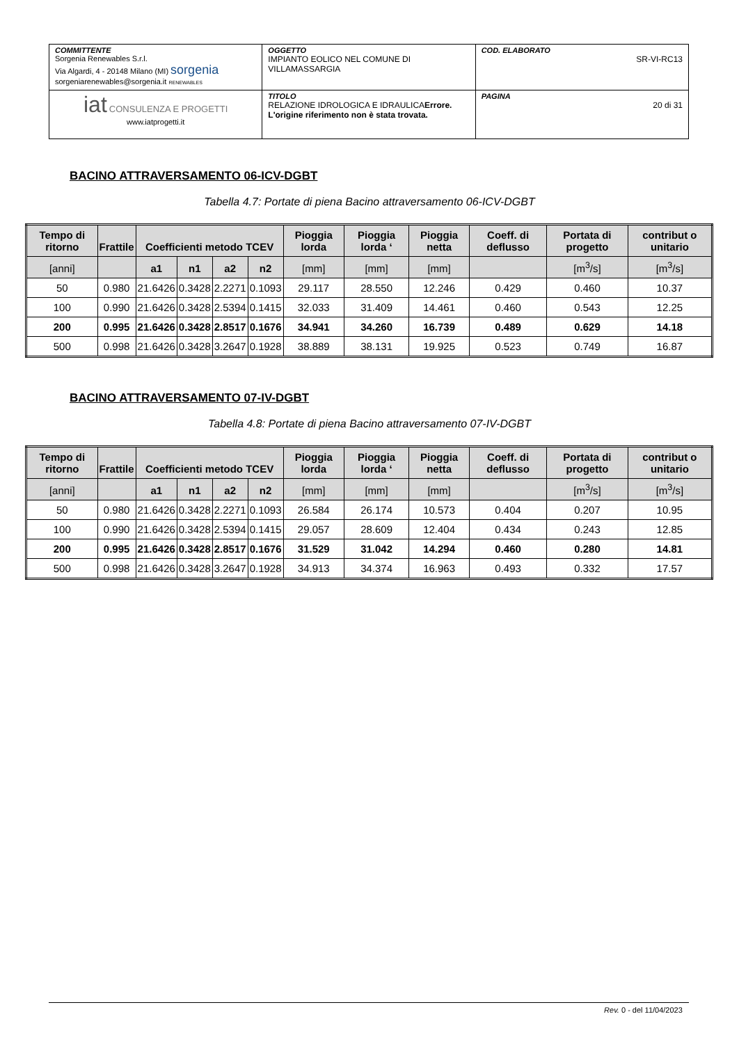| COMMITTENTE Sorgenia Renewables S.r.l. Via Algardi, 4 - 20148 Milano (MI) sorgenia sorgeniarenewables@sorgenia.it RENEWABLES | OGGETTO IMPIANTO EOLICO NEL COMUNE DI VILLAMASSARGIA | COD. ELABORATO SR-VI-RC13 |
| iat CONSULENZA E PROGETTI www.iatprogetti.it | TITOLO RELAZIONE IDROLOGICA E IDRAULICA Errore. L'origine riferimento non è stata trovata. | PAGINA 20 di 31 |
BACINO ATTRAVERSAMENTO 06-ICV-DGBT
Tabella 4.7: Portate di piena Bacino attraversamento 06-ICV-DGBT
| Tempo di ritorno | Frattile | Coefficienti metodo TCEV | | | | Pioggia lorda | Pioggia lorda ‘ | Pioggia netta | Coeff. di deflusso | Portata di progetto | contribut o unitario |
| --- | --- | --- | --- | --- | --- | --- | --- | --- | --- | --- | --- |
| [anni] | | a1 | n1 | a2 | n2 | [mm] | [mm] | [mm] | | [m<sup>3</sup>/s] | [m<sup>3</sup>/s] |
| 50 | 0.980 | 21.6426 | 0.3428 | 2.2271 | 0.1093 | 29.117 | 28.550 | 12.246 | 0.429 | 0.460 | 10.37 |
| 100 | 0.990 | 21.6426 | 0.3428 | 2.5394 | 0.1415 | 32.033 | 31.409 | 14.461 | 0.460 | 0.543 | 12.25 |
| 200 | 0.995 | 21.6426 | 0.3428 | 2.8517 | 0.1676 | 34.941 | 34.260 | 16.739 | 0.489 | 0.629 | 14.18 |
| 500 | 0.998 | 21.6426 | 0.3428 | 3.2647 | 0.1928 | 38.889 | 38.131 | 19.925 | 0.523 | 0.749 | 16.87 |
BACINO ATTRAVERSAMENTO 07-IV-DGBT
Tabella 4.8: Portate di piena Bacino attraversamento 07-IV-DGBT
| Tempo di ritorno | Frattile | Coefficienti metodo TCEV | | | | Pioggia lorda | Pioggia lorda ‘ | Pioggia netta | Coeff. di deflusso | Portata di progetto | contribut o unitario |
| --- | --- | --- | --- | --- | --- | --- | --- | --- | --- | --- | --- |
| [anni] | | a1 | n1 | a2 | n2 | [mm] | [mm] | [mm] | | [m<sup>3</sup>/s] | [m<sup>3</sup>/s] |
| 50 | 0.980 | 21.6426 | 0.3428 | 2.2271 | 0.1093 | 26.584 | 26.174 | 10.573 | 0.404 | 0.207 | 10.95 |
| 100 | 0.990 | 21.6426 | 0.3428 | 2.5394 | 0.1415 | 29.057 | 28.609 | 12.404 | 0.434 | 0.243 | 12.85 |
| 200 | 0.995 | 21.6426 | 0.3428 | 2.8517 | 0.1676 | 31.529 | 31.042 | 14.294 | 0.460 | 0.280 | 14.81 |
| 500 | 0.998 | 21.6426 | 0.3428 | 3.2647 | 0.1928 | 34.913 | 34.374 | 16.963 | 0.493 | 0.332 | 17.57 |
Rev. 0 - del 11/04/2023